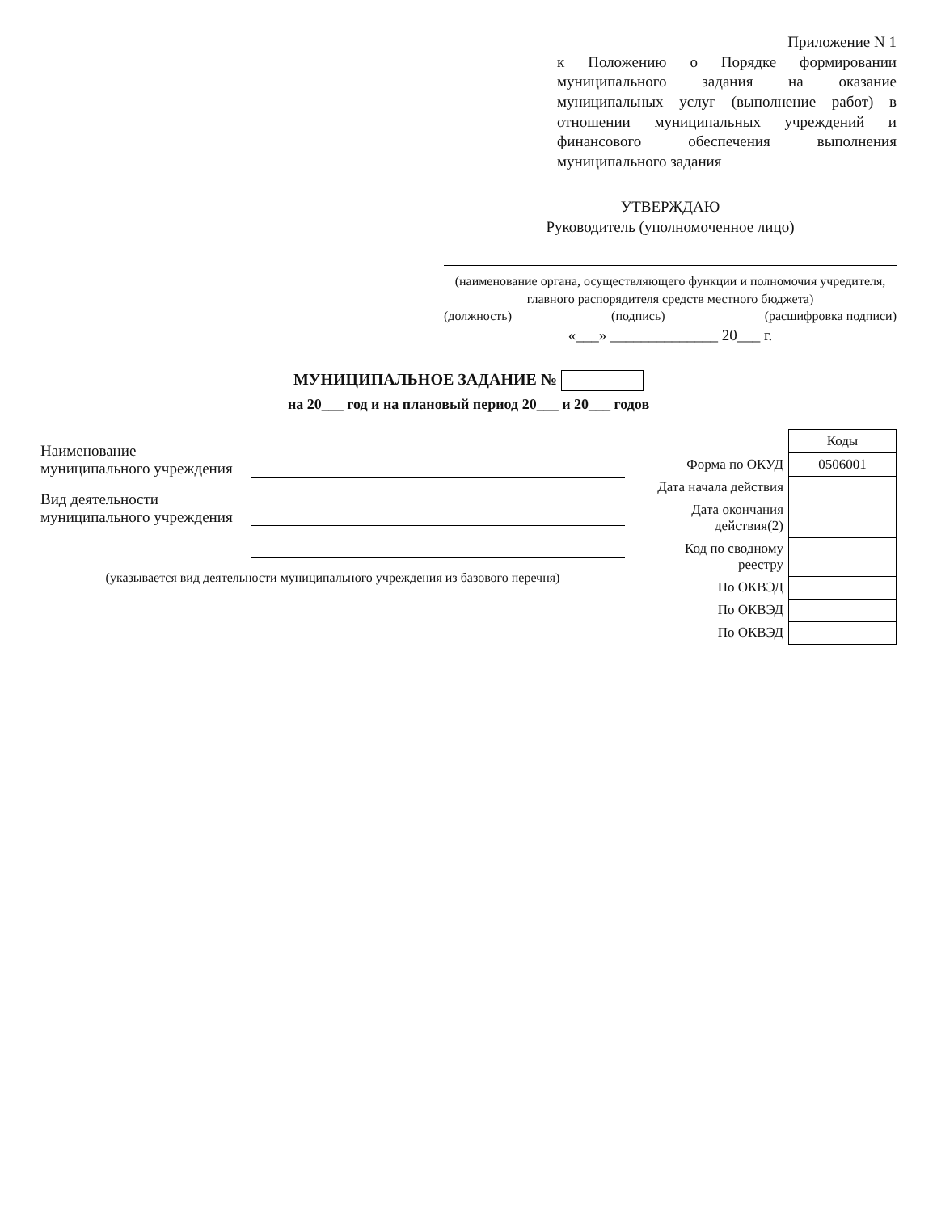Приложение N 1
к Положению о Порядке формировании муниципального задания на оказание муниципальных услуг (выполнение работ) в отношении муниципальных учреждений и финансового обеспечения выполнения муниципального задания
УТВЕРЖДАЮ
Руководитель (уполномоченное лицо)
(наименование органа, осуществляющего функции и полномочия учредителя, главного распорядителя средств местного бюджета)
(должность) (подпись) (расшифровка подписи)
«___» ______________ 20___ г.
МУНИЦИПАЛЬНОЕ ЗАДАНИЕ №
на 20___ год и на плановый период 20___ и 20___ годов
Наименование муниципального учреждения
Вид деятельности муниципального учреждения
(указывается вид деятельности муниципального учреждения из базового перечня)
| | Коды |
| Форма по ОКУД | 0506001 |
| Дата начала действия | |
| Дата окончания действия(2) | |
| Код по сводному реестру | |
| По ОКВЭД | |
| По ОКВЭД | |
| По ОКВЭД | |